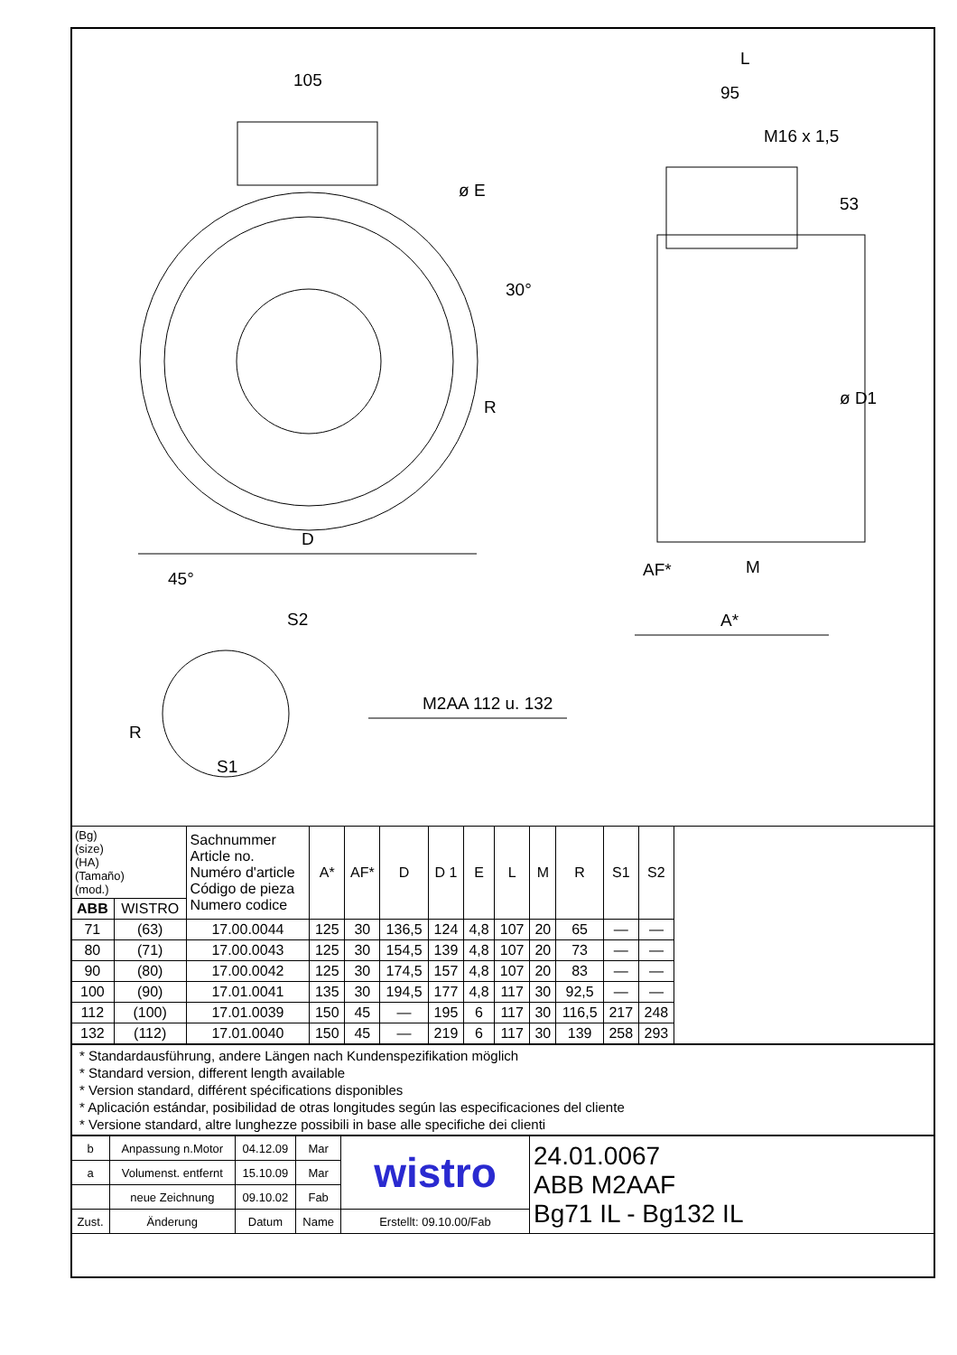105
ø E
30°
R
D
45°
S2
R
S1
M2AA 112 u. 132
L
95
M16 x 1,5
53
ø D1
AF* M
A*
| (Bg) (size) (HA) (Tamaño) (mod.) | | Sachnummer Article no. Numéro d'article Código de pieza Numero codice | A* | AF* | D | D 1 | E | L | M | R | S1 | S2 | |
| --- | --- | --- | --- | --- | --- | --- | --- | --- | --- | --- | --- | --- | --- |
| ABB | WISTRO | | | | | | | | | | | | |
| 71 | (63) | 17.00.0044 | 125 | 30 | 136,5 | 124 | 4,8 | 107 | 20 | 65 | — | — | |
| 80 | (71) | 17.00.0043 | 125 | 30 | 154,5 | 139 | 4,8 | 107 | 20 | 73 | — | — | |
| 90 | (80) | 17.00.0042 | 125 | 30 | 174,5 | 157 | 4,8 | 107 | 20 | 83 | — | — | |
| 100 | (90) | 17.01.0041 | 135 | 30 | 194,5 | 177 | 4,8 | 117 | 30 | 92,5 | — | — | |
| 112 | (100) | 17.01.0039 | 150 | 45 | — | 195 | 6 | 117 | 30 | 116,5 | 217 | 248 | |
| 132 | (112) | 17.01.0040 | 150 | 45 | — | 219 | 6 | 117 | 30 | 139 | 258 | 293 | |
* Standardausführung, andere Längen nach Kundenspezifikation möglich
* Standard version, different length available
* Version standard, différent spécifications disponibles
* Aplicación estándar, posibilidad de otras longitudes según las especificaciones del cliente
* Versione standard, altre lunghezze possibili in base alle specifiche dei clienti
| b | Anpassung n.Motor | 04.12.09 | Mar | wistro | 24.01.0067 ABB M2AAF Bg71 IL - Bg132 IL |
| a | Volumenst. entfernt | 15.10.09 | Mar | | |
| | neue Zeichnung | 09.10.02 | Fab | | |
| Zust. | Änderung | Datum | Name | Erstellt: 09.10.00/Fab | |